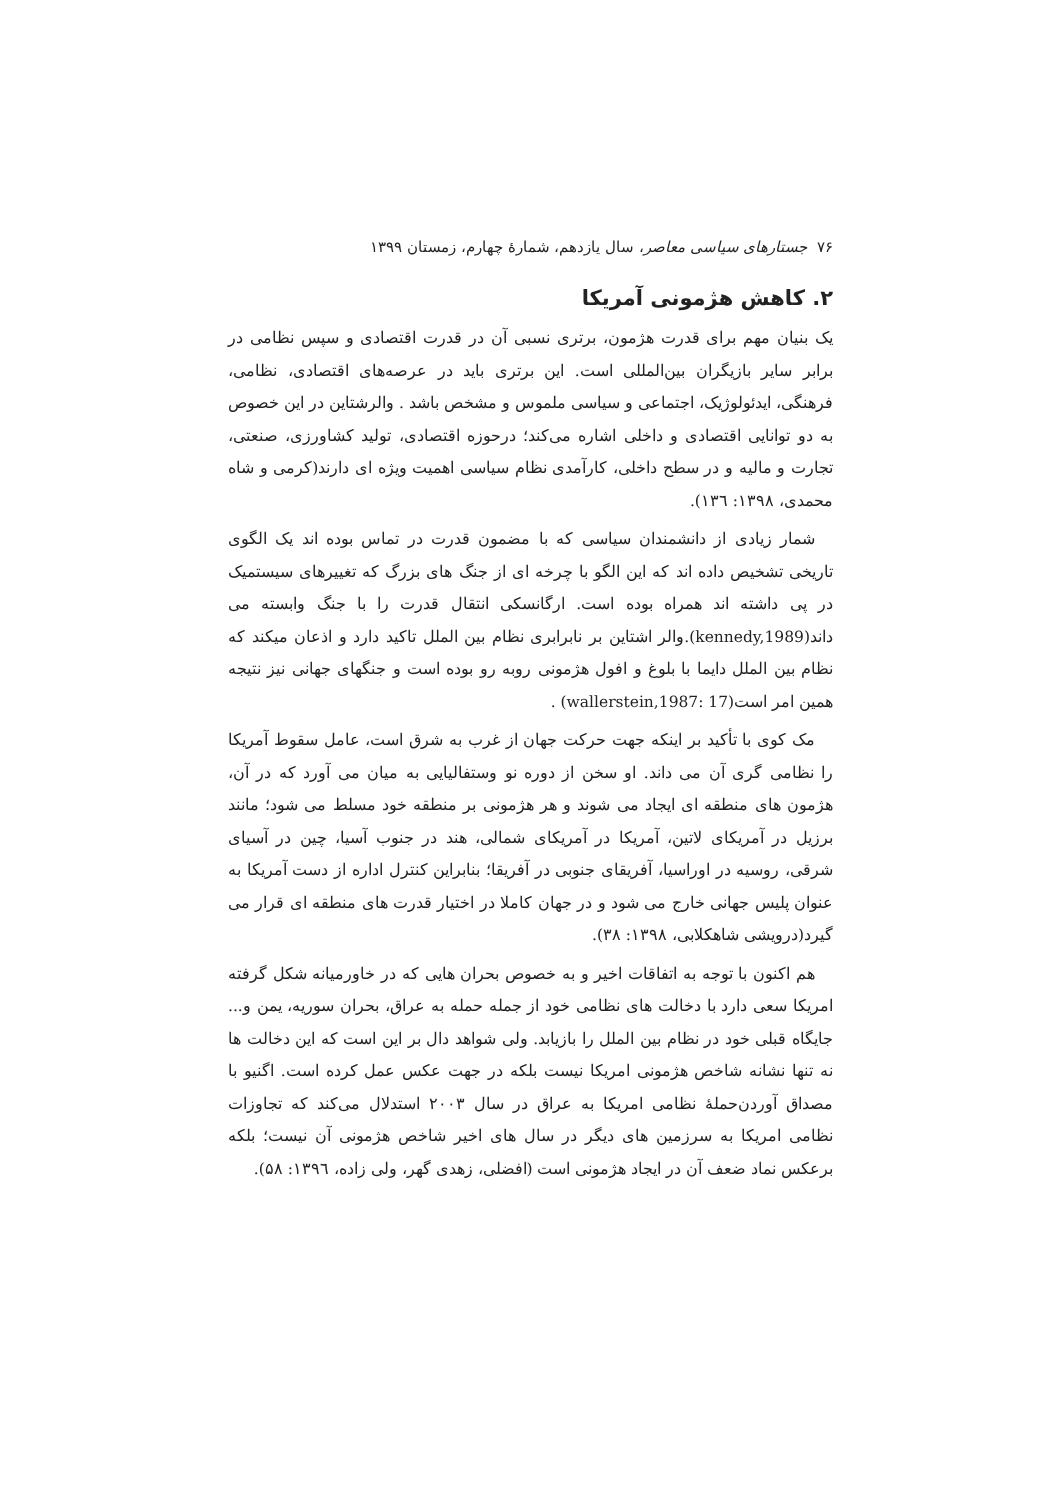۷۶ جستارهای سیاسی معاصر، سال یازدهم، شمارهٔ چهارم، زمستان ۱۳۹۹
۲. کاهش هژمونی آمریکا
یک بنیان مهم برای قدرت هژمون، برتری نسبی آن در قدرت اقتصادی و سپس نظامی در برابر سایر بازیگران بین‌المللی است. این برتری باید در عرصه‌های اقتصادی، نظامی، فرهنگی، ایدئولوژیک، اجتماعی و سیاسی ملموس و مشخص باشد . والرشتاین در این خصوص به دو توانایی اقتصادی و داخلی اشاره می‌کند؛ درحوزه اقتصادی، تولید کشاورزی، صنعتی، تجارت و مالیه و در سطح داخلی، کارآمدی نظام سیاسی اهمیت ویژه ای دارند(کرمی و شاه محمدی، ۱۳۹۸: ۱۳٦).
شمار زیادی از دانشمندان سیاسی که با مضمون قدرت در تماس بوده اند یک الگوی تاریخی تشخیص داده اند که این الگو با چرخه ای از جنگ های بزرگ که تغییرهای سیستمیک در پی داشته اند همراه بوده است. ارگانسکی انتقال قدرت را با جنگ وابسته می داند(kennedy,1989).والر اشتاین بر نابرابری نظام بین الملل تاکید دارد و اذعان میکند که نظام بین الملل دایما با بلوغ و افول هژمونی روبه رو بوده است و جنگهای جهانی نیز نتیجه همین امر است(wallerstein,1987: 17) .
مک کوی با تأکید بر اینکه جهت حرکت جهان از غرب به شرق است، عامل سقوط آمریکا را نظامی گری آن می داند. او سخن از دوره نو وستفالیایی به میان می آورد که در آن، هژمون های منطقه ای ایجاد می شوند و هر هژمونی بر منطقه خود مسلط می شود؛ مانند برزیل در آمریکای لاتین، آمریکا در آمریکای شمالی، هند در جنوب آسیا، چین در آسیای شرقی، روسیه در اوراسیا، آفریقای جنوبی در آفریقا؛ بنابراین کنترل اداره از دست آمریکا به عنوان پلیس جهانی خارج می شود و در جهان کاملا در اختیار قدرت های منطقه ای قرار می گیرد(درویشی شاهکلابی، ۱۳۹۸: ۳۸).
هم اکنون با توجه به اتفاقات اخیر و به خصوص بحران هایی که در خاورمیانه شکل گرفته امریکا سعی دارد با دخالت های نظامی خود از جمله حمله به عراق، بحران سوریه، یمن و... جایگاه قبلی خود در نظام بین الملل را بازیابد. ولی شواهد دال بر این است که این دخالت ها نه تنها نشانه شاخص هژمونی امریکا نیست بلکه در جهت عکس عمل کرده است. اگنیو با مصداق آوردن‌حملهٔ نظامی امریکا به عراق در سال ۲۰۰۳ استدلال می‌کند که تجاوزات نظامی امریکا به سرزمین های دیگر در سال های اخیر شاخص هژمونی آن نیست؛ بلکه برعکس نماد ضعف آن در ایجاد هژمونی است (افضلی، زهدی گهر، ولی زاده، ۱۳۹٦: ۵۸).